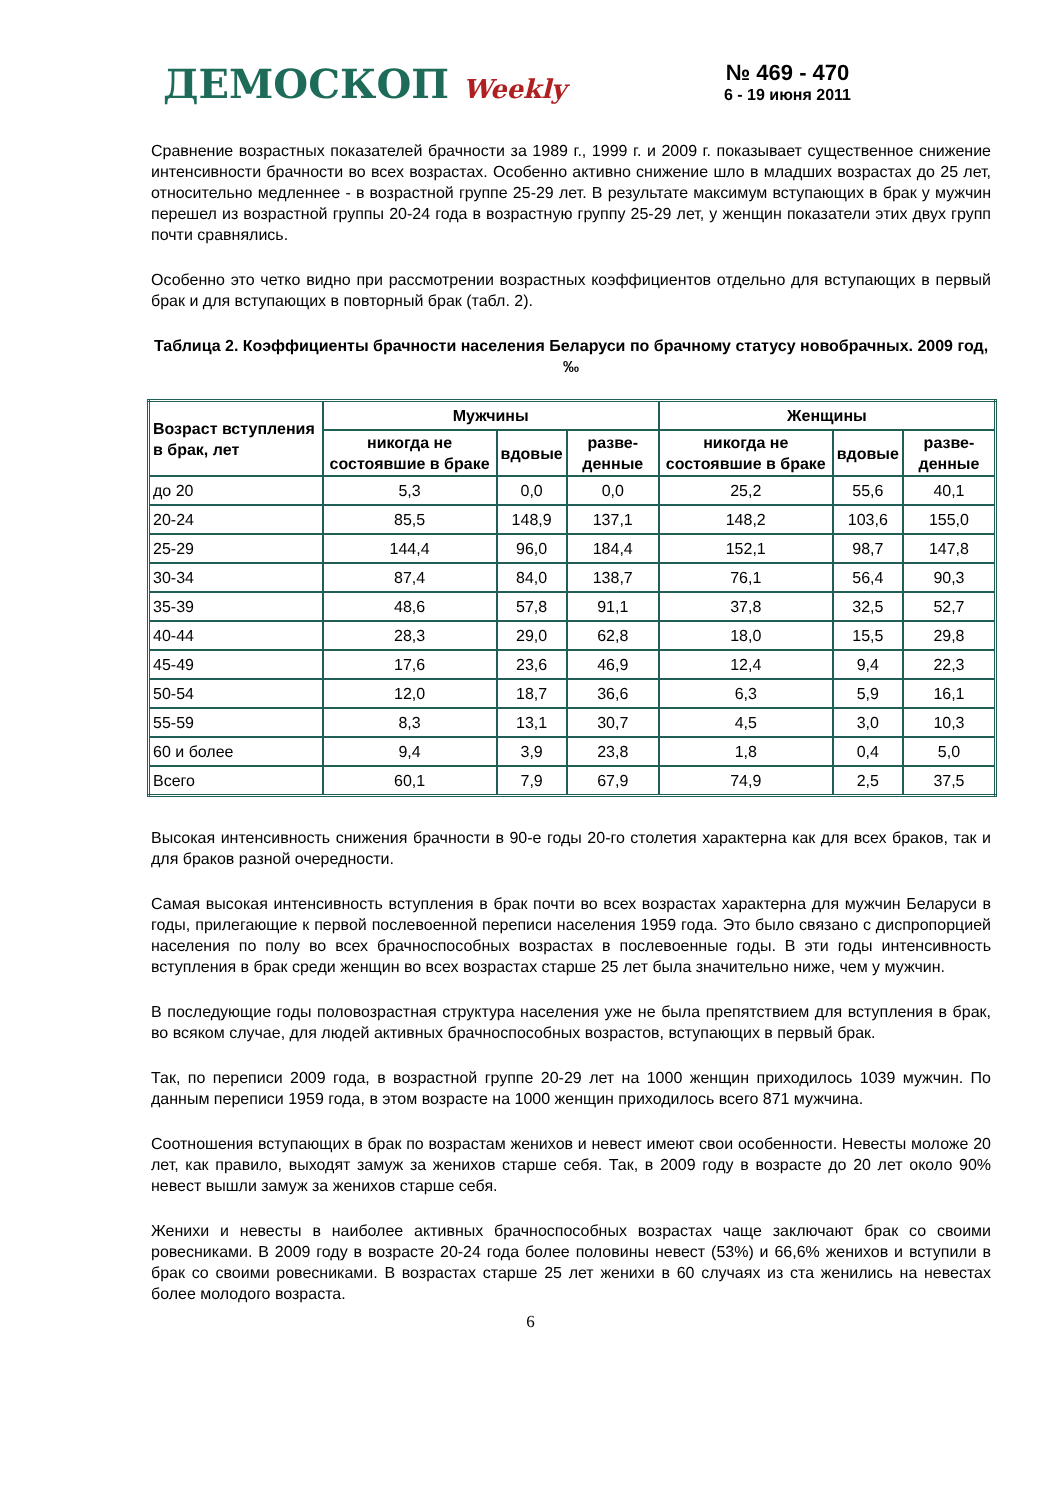ДЕМОСКОП Weekly
№ 469 - 470
6 - 19 июня 2011
Сравнение возрастных показателей брачности за 1989 г., 1999 г. и 2009 г. показывает существенное снижение интенсивности брачности во всех возрастах. Особенно активно снижение шло в младших возрастах до 25 лет, относительно медленнее - в возрастной группе 25-29 лет. В результате максимум вступающих в брак у мужчин перешел из возрастной группы 20-24 года в возрастную группу 25-29 лет, у женщин показатели этих двух групп почти сравнялись.
Особенно это четко видно при рассмотрении возрастных коэффициентов отдельно для вступающих в первый брак и для вступающих в повторный брак (табл. 2).
Таблица 2. Коэффициенты брачности населения Беларуси по брачному статусу новобрачных. 2009 год, ‰
| Возраст вступления в брак, лет | Мужчины | | | Женщины | | |
| --- | --- | --- | --- | --- | --- | --- |
| | никогда не состоявшие в браке | вдовые | разве-денные | никогда не состоявшие в браке | вдовые | разве-денные |
| до 20 | 5,3 | 0,0 | 0,0 | 25,2 | 55,6 | 40,1 |
| 20-24 | 85,5 | 148,9 | 137,1 | 148,2 | 103,6 | 155,0 |
| 25-29 | 144,4 | 96,0 | 184,4 | 152,1 | 98,7 | 147,8 |
| 30-34 | 87,4 | 84,0 | 138,7 | 76,1 | 56,4 | 90,3 |
| 35-39 | 48,6 | 57,8 | 91,1 | 37,8 | 32,5 | 52,7 |
| 40-44 | 28,3 | 29,0 | 62,8 | 18,0 | 15,5 | 29,8 |
| 45-49 | 17,6 | 23,6 | 46,9 | 12,4 | 9,4 | 22,3 |
| 50-54 | 12,0 | 18,7 | 36,6 | 6,3 | 5,9 | 16,1 |
| 55-59 | 8,3 | 13,1 | 30,7 | 4,5 | 3,0 | 10,3 |
| 60 и более | 9,4 | 3,9 | 23,8 | 1,8 | 0,4 | 5,0 |
| Всего | 60,1 | 7,9 | 67,9 | 74,9 | 2,5 | 37,5 |
Высокая интенсивность снижения брачности в 90-е годы 20-го столетия характерна как для всех браков, так и для браков разной очередности.
Самая высокая интенсивность вступления в брак почти во всех возрастах характерна для мужчин Беларуси в годы, прилегающие к первой послевоенной переписи населения 1959 года. Это было связано с диспропорцией населения по полу во всех брачноспособных возрастах в послевоенные годы. В эти годы интенсивность вступления в брак среди женщин во всех возрастах старше 25 лет была значительно ниже, чем у мужчин.
В последующие годы половозрастная структура населения уже не была препятствием для вступления в брак, во всяком случае, для людей активных брачноспособных возрастов, вступающих в первый брак.
Так, по переписи 2009 года, в возрастной группе 20-29 лет на 1000 женщин приходилось 1039 мужчин. По данным переписи 1959 года, в этом возрасте на 1000 женщин приходилось всего 871 мужчина.
Соотношения вступающих в брак по возрастам женихов и невест имеют свои особенности. Невесты моложе 20 лет, как правило, выходят замуж за женихов старше себя. Так, в 2009 году в возрасте до 20 лет около 90% невест вышли замуж за женихов старше себя.
Женихи и невесты в наиболее активных брачноспособных возрастах чаще заключают брак со своими ровесниками. В 2009 году в возрасте 20-24 года более половины невест (53%) и 66,6% женихов и вступили в брак со своими ровесниками. В возрастах старше 25 лет женихи в 60 случаях из ста женились на невестах более молодого возраста.
6